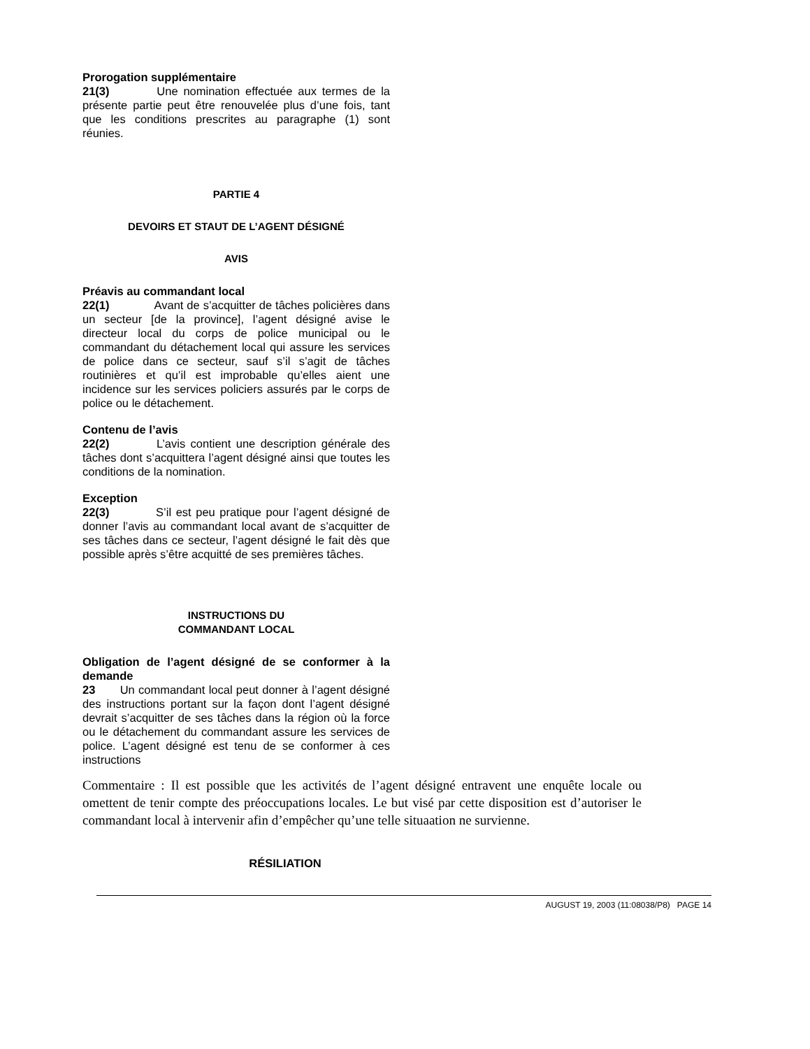Prorogation supplémentaire
21(3) Une nomination effectuée aux termes de la présente partie peut être renouvelée plus d’une fois, tant que les conditions prescrites au paragraphe (1) sont réunies.
PARTIE 4
DEVOIRS ET STAUT DE L’AGENT DÉSIGNÉ
AVIS
Préavis au commandant local
22(1) Avant de s’acquitter de tâches policières dans un secteur [de la province], l’agent désigné avise le directeur local du corps de police municipal ou le commandant du détachement local qui assure les services de police dans ce secteur, sauf s’il s’agit de tâches routinières et qu’il est improbable qu’elles aient une incidence sur les services policiers assurés par le corps de police ou le détachement.
Contenu de l’avis
22(2) L’avis contient une description générale des tâches dont s’acquittera l’agent désigné ainsi que toutes les conditions de la nomination.
Exception
22(3) S’il est peu pratique pour l’agent désigné de donner l’avis au commandant local avant de s’acquitter de ses tâches dans ce secteur, l’agent désigné le fait dès que possible après s’être acquitté de ses premières tâches.
INSTRUCTIONS DU
COMMANDANT LOCAL
Obligation de l’agent désigné de se conformer à la demande
23 Un commandant local peut donner à l’agent désigné des instructions portant sur la façon dont l’agent désigné devrait s’acquitter de ses tâches dans la région où la force ou le détachement du commandant assure les services de police. L’agent désigné est tenu de se conformer à ces instructions
Commentaire : Il est possible que les activités de l’agent désigné entravent une enquête locale ou omettent de tenir compte des préoccupations locales. Le but visé par cette disposition est d’autoriser le commandant local à intervenir afin d’empêcher qu’une telle situaation ne survienne.
RÉSILIATION
AUGUST 19, 2003 (11:08038/P8) PAGE 14